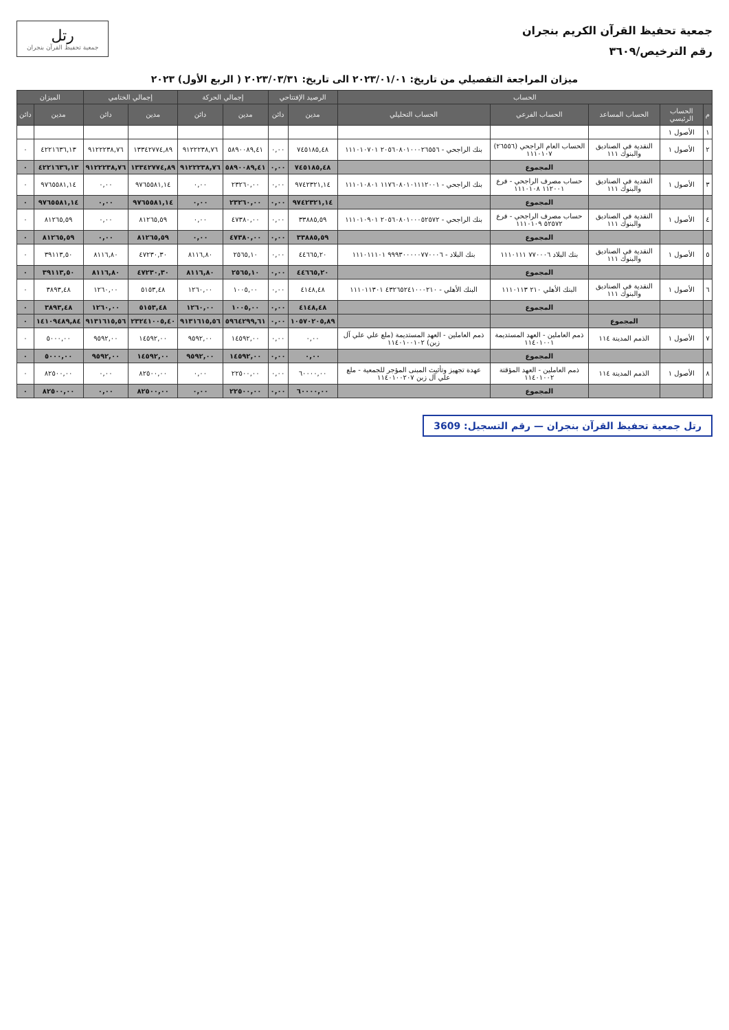جمعية تحفيظ القرآن الكريم بنجران
رقم الترخيص/٣٦٠٩
رتل
جمعية تحفيظ القرآن بنجران
ميزان المراجعة التفصيلي من تاريخ: ٢٠٢٣/٠١/٠١ الى تاريخ: ٢٠٢٣/٠٣/٣١ ( الربع الأول) ٢٠٢٣
| الحساب | | | | | الرصيد الإفتتاحي | | إجمالي الحركة | | إجمالي الختامي | | الميزان | |
| --- | --- | --- | --- | --- | --- | --- | --- | --- | --- | --- | --- | --- |
| م | الحساب الرئيسي | الحساب المساعد | الحساب الفرعي | الحساب التحليلي | مدين | دائن | مدين | دائن | مدين | دائن | مدين | دائن |
| ١ | الأصول ١ | | | | | | | | | | | |
| ٢ | الأصول ١ | النقدية في الصناديق والبنوك ١١١ | الحساب العام الراجحي (٢٦٥٥٦) ١١١٠١٠٧ | بنك الراجحي - ٢٠٥٦٠٨٠١٠٠٠٢٦٥٥٦ ١١١٠١٠٧٠١ | ٧٤٥١٨٥,٤٨ | ٠,٠٠ | ٥٨٩٠٠٨٩,٤١ | ٩١٢٢٢٣٨,٧٦ | ١٣٣٤٢٧٧٤,٨٩ | ٩١٢٢٢٣٨,٧٦ | ٤٢٢١٦٣٦,١٣ | ٠ |
| | | | المجموع | | ٧٤٥١٨٥,٤٨ | ٠,٠٠ | ٥٨٩٠٠٨٩,٤١ | ٩١٢٢٢٣٨,٧٦ | ١٣٣٤٢٧٧٤,٨٩ | ٩١٢٢٢٣٨,٧٦ | ٤٢٢١٦٣٦,١٣ | ٠ |
| ٣ | الأصول ١ | النقدية في الصناديق والبنوك ١١١ | حساب مصرف الراجحي - فرع ١١٢٠٠١ ١١١٠١٠٨ | بنك الراجحي - ١١٧٦٠٨٠١٠١١١٢٠٠١ ١١١٠١٠٨٠١ | ٩٧٤٢٣٢١,١٤ | ٠,٠٠ | ٢٣٢٦٠,٠٠ | ٠,٠٠ | ٩٧٦٥٥٨١,١٤ | ٠,٠٠ | ٩٧٦٥٥٨١,١٤ | ٠ |
| | | | المجموع | | ٩٧٤٢٣٢١,١٤ | ٠,٠٠ | ٢٣٢٦٠,٠٠ | ٠,٠٠ | ٩٧٦٥٥٨١,١٤ | ٠,٠٠ | ٩٧٦٥٥٨١,١٤ | ٠ |
| ٤ | الأصول ١ | النقدية في الصناديق والبنوك ١١١ | حساب مصرف الراجحي - فرع ٥٢٥٧٢ ١١١٠١٠٩ | بنك الراجحي - ٢٠٥٦٠٨٠١٠٠٠٥٢٥٧٢ ١١١٠١٠٩٠١ | ٣٣٨٨٥,٥٩ | ٠,٠٠ | ٤٧٣٨٠,٠٠ | ٠,٠٠ | ٨١٢٦٥,٥٩ | ٠,٠٠ | ٨١٢٦٥,٥٩ | ٠ |
| | | | المجموع | | ٣٣٨٨٥,٥٩ | ٠,٠٠ | ٤٧٣٨٠,٠٠ | ٠,٠٠ | ٨١٢٦٥,٥٩ | ٠,٠٠ | ٨١٢٦٥,٥٩ | ٠ |
| ٥ | الأصول ١ | النقدية في الصناديق والبنوك ١١١ | بنك البلاد ٧٧٠٠٠٦ ١١١٠١١١ | بنك البلاد - ٩٩٩٣٠٠٠٠٠٧٧٠٠٠٦ ١١١٠١١١٠١ | ٤٤٦٦٥,٢٠ | ٠,٠٠ | ٢٥٦٥,١٠ | ٨١١٦,٨٠ | ٤٧٢٣٠,٣٠ | ٨١١٦,٨٠ | ٣٩١١٣,٥٠ | ٠ |
| | | | المجموع | | ٤٤٦٦٥,٢٠ | ٠,٠٠ | ٢٥٦٥,١٠ | ٨١١٦,٨٠ | ٤٧٢٣٠,٣٠ | ٨١١٦,٨٠ | ٣٩١١٣,٥٠ | ٠ |
| ٦ | الأصول ١ | النقدية في الصناديق والبنوك ١١١ | البنك الأهلي ٢١٠ ١١١٠١١٣ | البنك الأهلي - ٤٣٢٦٥٢٤١٠٠٠٢١٠ ١١١٠١١٣٠١ | ٤١٤٨,٤٨ | ٠,٠٠ | ١٠٠٥,٠٠ | ١٢٦٠,٠٠ | ٥١٥٣,٤٨ | ١٢٦٠,٠٠ | ٣٨٩٣,٤٨ | ٠ |
| | | | المجموع | | ٤١٤٨,٤٨ | ٠,٠٠ | ١٠٠٥,٠٠ | ١٢٦٠,٠٠ | ٥١٥٣,٤٨ | ١٢٦٠,٠٠ | ٣٨٩٣,٤٨ | ٠ |
| | | المجموع | | | ١٠٥٧٠٢٠٥,٨٩ | ٠,٠٠ | ٥٩٦٤٢٩٩,٦١ | ٩١٣١٦١٥,٥٦ | ٢٣٢٤١٠٠٥,٤٠ | ٩١٣١٦١٥,٥٦ | ١٤١٠٩٤٨٩,٨٤ | ٠ |
| ٧ | الأصول ١ | الذمم المدينة ١١٤ | ذمم العاملين - العهد المستديمة ١١٤٠١٠٠١ | ذمم العاملين - العهد المستديمة (ملع علي علي آل زبن) ١١٤٠١٠٠١٠٢ | ٠,٠٠ | ٠,٠٠ | ١٤٥٩٢,٠٠ | ٩٥٩٢,٠٠ | ١٤٥٩٢,٠٠ | ٩٥٩٢,٠٠ | ٥٠٠٠,٠٠ | ٠ |
| | | | المجموع | | ٠,٠٠ | ٠,٠٠ | ١٤٥٩٢,٠٠ | ٩٥٩٢,٠٠ | ١٤٥٩٢,٠٠ | ٩٥٩٢,٠٠ | ٥٠٠٠,٠٠ | ٠ |
| ٨ | الأصول ١ | الذمم المدينة ١١٤ | ذمم العاملين - العهد المؤقتة ١١٤٠١٠٠٢ | عهدة تجهيز وتأثيث المبنى المؤجر للجمعية - ملع علي آل زبن ١١٤٠١٠٠٢٠٧ | ٦٠٠٠٠,٠٠ | ٠,٠٠ | ٢٢٥٠٠,٠٠ | ٠,٠٠ | ٨٢٥٠٠,٠٠ | ٠,٠٠ | ٨٢٥٠٠,٠٠ | ٠ |
| | | | المجموع | | ٦٠٠٠٠,٠٠ | ٠,٠٠ | ٢٢٥٠٠,٠٠ | ٠,٠٠ | ٨٢٥٠٠,٠٠ | ٠,٠٠ | ٨٢٥٠٠,٠٠ | ٠ |
رتل جمعية تحفيظ القرآن بنجران — رقم التسجيل: 3609